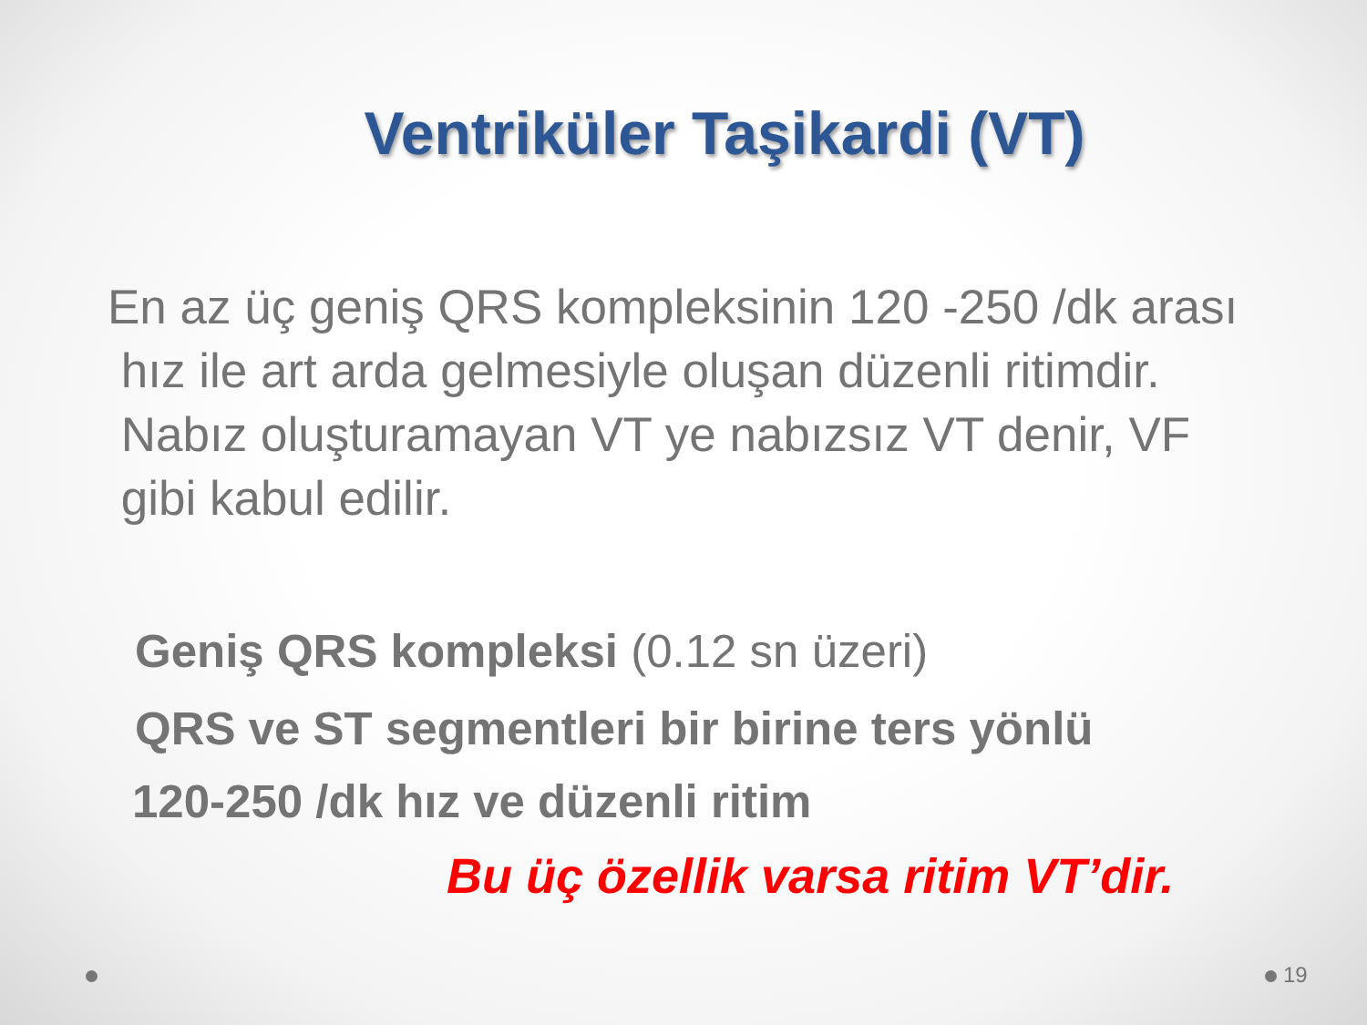Ventriküler Taşikardi (VT)
En az üç geniş QRS kompleksinin 120 -250 /dk arası
hız ile art arda gelmesiyle oluşan düzenli ritimdir.
Nabız oluşturamayan VT ye nabızsız VT denir, VF
gibi kabul edilir.
Geniş QRS kompleksi (0.12 sn üzeri)
QRS ve ST segmentleri bir birine ters yönlü
120-250 /dk hız ve düzenli ritim
Bu üç özellik varsa ritim VT’dir.
19